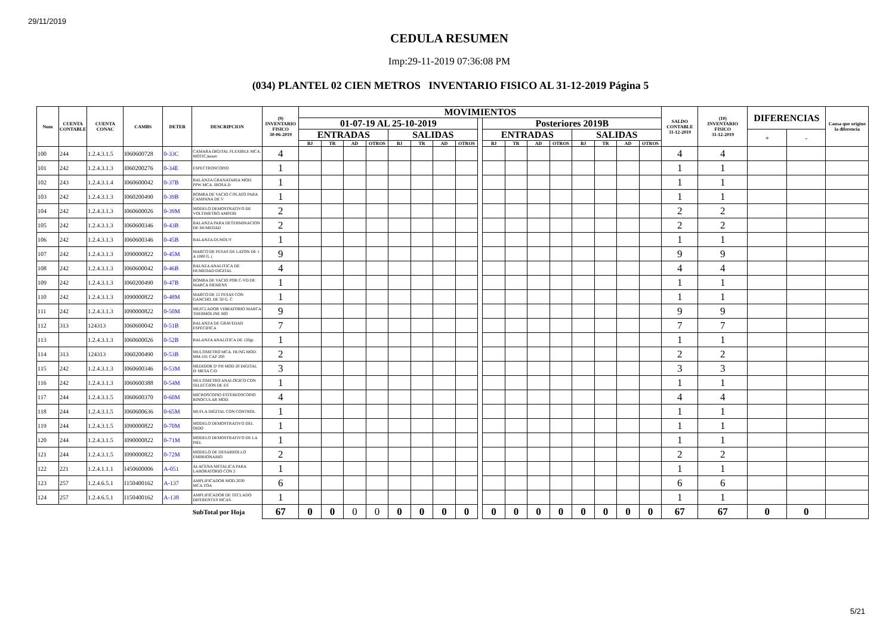29/11/2019
CEDULA RESUMEN
Imp:29-11-2019 07:36:08 PM
(034) PLANTEL 02 CIEN METROS INVENTARIO FISICO AL 31-12-2019 Página 5
| Num | CUENTA CONTABLE | CUENTA CONAC | CAMBS | DETER | DESCRIPCION | (9) INVENTARIO FISICO 30-06-2019 | MOVIMIENTOS | | | | | | | | | | | | | | | | | SALDO CONTABLE 31-12-2019 | (10) INVENTARIO FISICO 31-12-2019 | DIFERENCIAS | | Causa que origino la diferencia |
| --- | --- | --- | --- | --- | --- | --- | --- | --- | --- | --- | --- | --- | --- | --- | --- | --- | --- | --- | --- | --- | --- | --- | --- | --- | --- | --- | --- | --- |
| | | | | | | | 01-07-19 AL 25-10-2019 | | | | | | | | | Posteriores 2019B | | | | | | | | | | | | |
| | | | | | | | ENTRADAS | | | | SALIDAS | | | | | ENTRADAS | | | | SALIDAS | | | | | | + | - | |
| | | | | | | | BJ | TR | AD | OTROS | BJ | TR | AD | OTROS | | BJ | TR | AD | OTROS | BJ | TR | AD | OTROS | | | | | |
| 100 | 244 | 1.2.4.3.1.5 | I060600728 | 0-33C | CAMARA DIGITAL FLEXIBLE MCA. MOTIC,kenav | 4 | | | | | | | | | | | | | | | | | | 4 | 4 | | | |
| 101 | 242 | 1.2.4.3.1.3 | I060200276 | 0-34E | ESPECTROSCOPIO | 1 | | | | | | | | | | | | | | | | | | 1 | 1 | | | |
| 102 | 243 | 1.2.4.3.1.4 | I060600042 | 0-37B | BALANZA GRANATARIA MOD. PPW MCA. IROSA D | 1 | | | | | | | | | | | | | | | | | | 1 | 1 | | | |
| 103 | 242 | 1.2.4.3.1.3 | I060200490 | 0-39B | BOMBA DE VACIO C/PLATO PARA CAMPANA DE V | 1 | | | | | | | | | | | | | | | | | | 1 | 1 | | | |
| 104 | 242 | 1.2.4.3.1.3 | I060600026 | 0-39M | MODELO DEMOSTRATIVO DE VOLTIMETRO AMPERI | 2 | | | | | | | | | | | | | | | | | | 2 | 2 | | | |
| 105 | 242 | 1.2.4.3.1.3 | I060600346 | 0-43B | BALANZA PARA DETERMINACION DE HUMEDAD | 2 | | | | | | | | | | | | | | | | | | 2 | 2 | | | |
| 106 | 242 | 1.2.4.3.1.3 | I060600346 | 0-45B | BALANZA DUNOUY | 1 | | | | | | | | | | | | | | | | | | 1 | 1 | | | |
| 107 | 242 | 1.2.4.3.1.3 | I090000822 | 0-45M | MARCO DE PESAS DE LATON DE 1 A 1000 G. ( | 9 | | | | | | | | | | | | | | | | | | 9 | 9 | | | |
| 108 | 242 | 1.2.4.3.1.3 | I060600042 | 0-46B | BALNZA ANALITICA DE HUMEDAD DIGITAL | 4 | | | | | | | | | | | | | | | | | | 4 | 4 | | | |
| 109 | 242 | 1.2.4.3.1.3 | I060200490 | 0-47B | BOMBA DE VACIO POR C-VD DE MARCA SIEMENS | 1 | | | | | | | | | | | | | | | | | | 1 | 1 | | | |
| 110 | 242 | 1.2.4.3.1.3 | I090000822 | 0-48M | MARCO DE 12 PESAS CON GANCHO, DE 50 G. C | 1 | | | | | | | | | | | | | | | | | | 1 | 1 | | | |
| 111 | 242 | 1.2.4.3.1.3 | I090000822 | 0-50M | MEZCLADOR VIBRATORIO MARCA THERMOLINE MO | 9 | | | | | | | | | | | | | | | | | | 9 | 9 | | | |
| 112 | 313 | 124313 | I060600042 | 0-51B | BALANZA DE GRAVEDAD ESPECIFICA | 7 | | | | | | | | | | | | | | | | | | 7 | 7 | | | |
| 113 | | 1.2.4.3.1.3 | I060600026 | 0-52B | BALANZA ANALITICA DE 120gr. | 1 | | | | | | | | | | | | | | | | | | 1 | 1 | | | |
| 114 | 313 | 124313 | I060200490 | 0-53B | MULTIMETRO MCA. HUNG MOD. MM-101 CAP 200 | 2 | | | | | | | | | | | | | | | | | | 2 | 2 | | | |
| 115 | 242 | 1.2.4.3.1.3 | I060600346 | 0-53M | MEDIDOR D' PH MOD 20 DIGITAL D' MESA C/D | 3 | | | | | | | | | | | | | | | | | | 3 | 3 | | | |
| 116 | 242 | 1.2.4.3.1.3 | I060600388 | 0-54M | MULTIMETRO ANALOGICO CON SELECCION DE ES | 1 | | | | | | | | | | | | | | | | | | 1 | 1 | | | |
| 117 | 244 | 1.2.4.3.1.5 | I060600370 | 0-60M | MICROSCOPIO ESTEREOSCOPIO BINOCULAR MOD. | 4 | | | | | | | | | | | | | | | | | | 4 | 4 | | | |
| 118 | 244 | 1.2.4.3.1.5 | I060600636 | 0-65M | MUFLA DIGITAL CON CONTROL | 1 | | | | | | | | | | | | | | | | | | 1 | 1 | | | |
| 119 | 244 | 1.2.4.3.1.5 | I090000822 | 0-70M | MODELO DEMOSTRATIVO DEL OIDO | 1 | | | | | | | | | | | | | | | | | | 1 | 1 | | | |
| 120 | 244 | 1.2.4.3.1.5 | I090000822 | 0-71M | MODELO DEMOSTRATIVO DE LA PIEL | 1 | | | | | | | | | | | | | | | | | | 1 | 1 | | | |
| 121 | 244 | 1.2.4.3.1.5 | I090000822 | 0-72M | MODELO DE DESARROLLO EMBRIONARIO | 2 | | | | | | | | | | | | | | | | | | 2 | 2 | | | |
| 122 | 221 | 1.2.4.1.1.1 | I450600006 | A-051 | ALACENA METALICA PARA LABORATORIO CON 2 | 1 | | | | | | | | | | | | | | | | | | 1 | 1 | | | |
| 123 | 257 | 1.2.4.6.5.1 | I150400162 | A-137 | AMPLIFICADOR MOD.2030 MCA.TOA | 6 | | | | | | | | | | | | | | | | | | 6 | 6 | | | |
| 124 | 257 | 1.2.4.6.5.1 | I150400162 | A-138 | AMPLIFICADOR DE TECLADO DIFERENTES MCAS. | 1 | | | | | | | | | | | | | | | | | | 1 | 1 | | | |
| | | | | | SubTotal por Hoja | 67 | 0 | 0 | 0 | 0 | 0 | 0 | 0 | 0 | | 0 | 0 | 0 | 0 | 0 | 0 | 0 | 0 | 67 | 67 | 0 | 0 | |
5/21